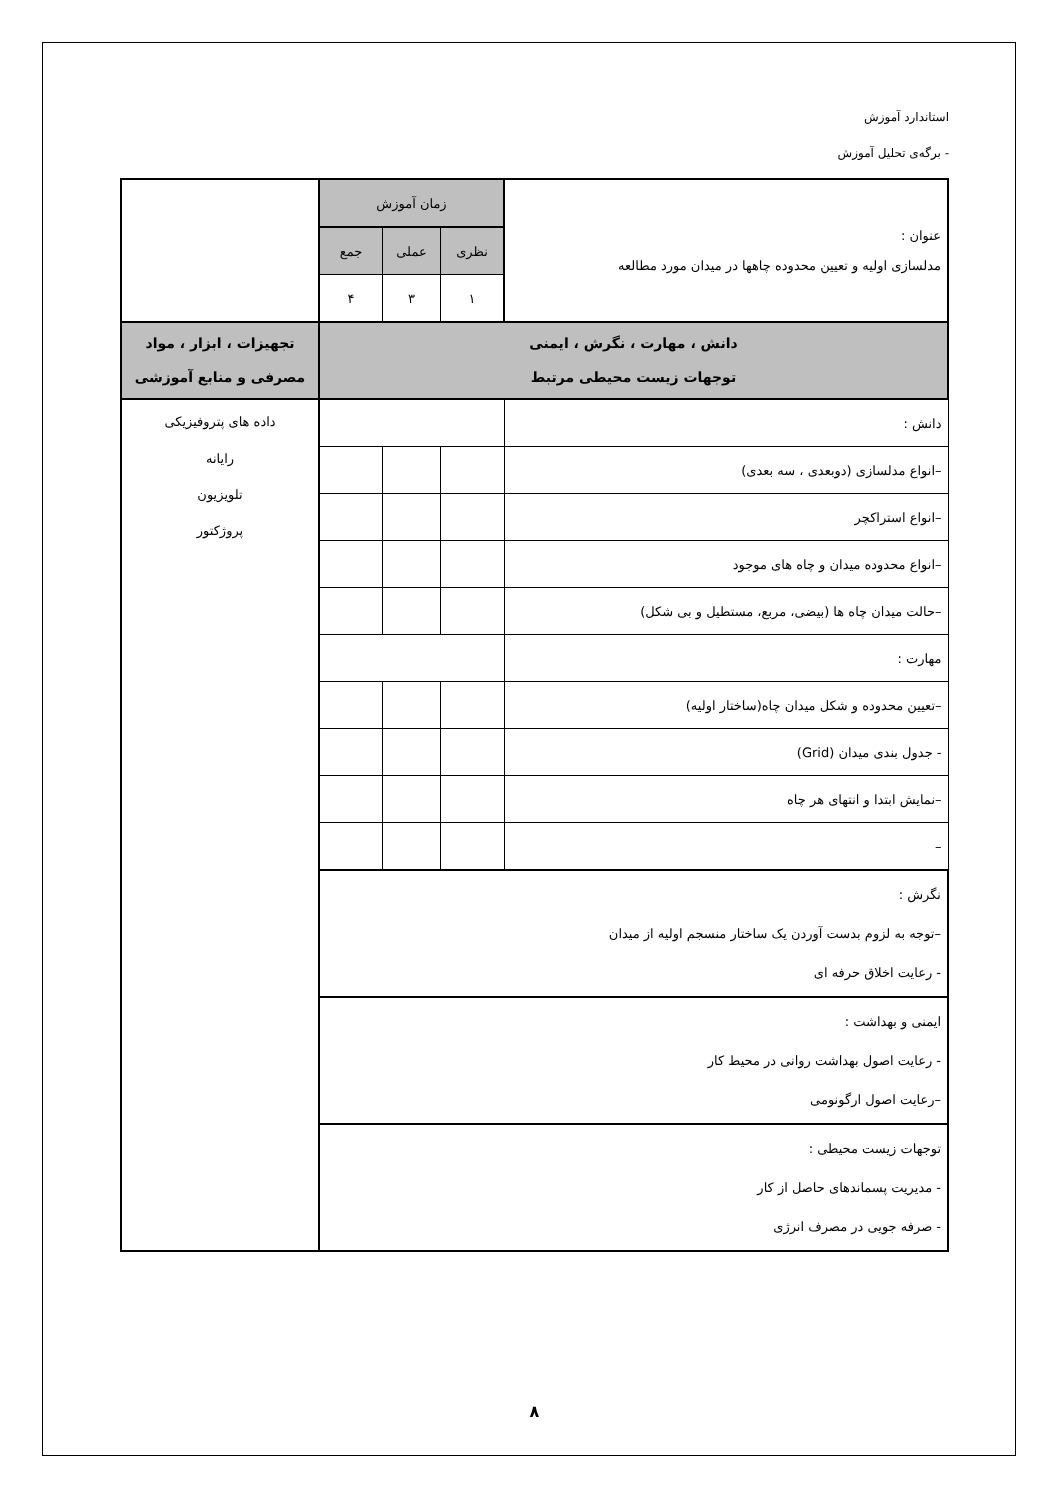استاندارد آموزش
- برگه‌ی تحلیل آموزش
| عنوان : مدلسازی اولیه و تعیین محدوده چاهها در میدان مورد مطالعه | زمان آموزش | | | |
| | نظری | عملی | جمع | |
| | ۱ | ۳ | ۴ | |
| دانش ، مهارت ، نگرش ، ایمنی توجهات زیست محیطی مرتبط | | | | تجهیزات ، ابزار ، مواد مصرفی و منابع آموزشی |
| دانش : | | | | داده های پتروفیزیکی رایانه تلویزیون پروژکتور |
| –انواع مدلسازی (دوبعدی ، سه بعدی) | | | | |
| –انواع استراکچر | | | | |
| –انواع محدوده میدان و چاه های موجود | | | | |
| –حالت میدان چاه ها (بیضی، مربع، مستطیل و بی شکل) | | | | |
| مهارت : | | | | |
| –تعیین محدوده و شکل میدان چاه(ساختار اولیه) | | | | |
| - جدول بندی میدان (Grid) | | | | |
| –نمایش ابتدا و انتهای هر چاه | | | | |
| – | | | | |
| نگرش : –توجه به لزوم بدست آوردن یک ساختار منسجم اولیه از میدان - رعایت اخلاق حرفه ای | | | | |
| ایمنی و بهداشت : - رعایت اصول بهداشت روانی در محیط کار –رعایت اصول ارگونومی | | | | |
| توجهات زیست محیطی : - مدیریت پسماندهای حاصل از کار - صرفه جویی در مصرف انرژی | | | | |
۸